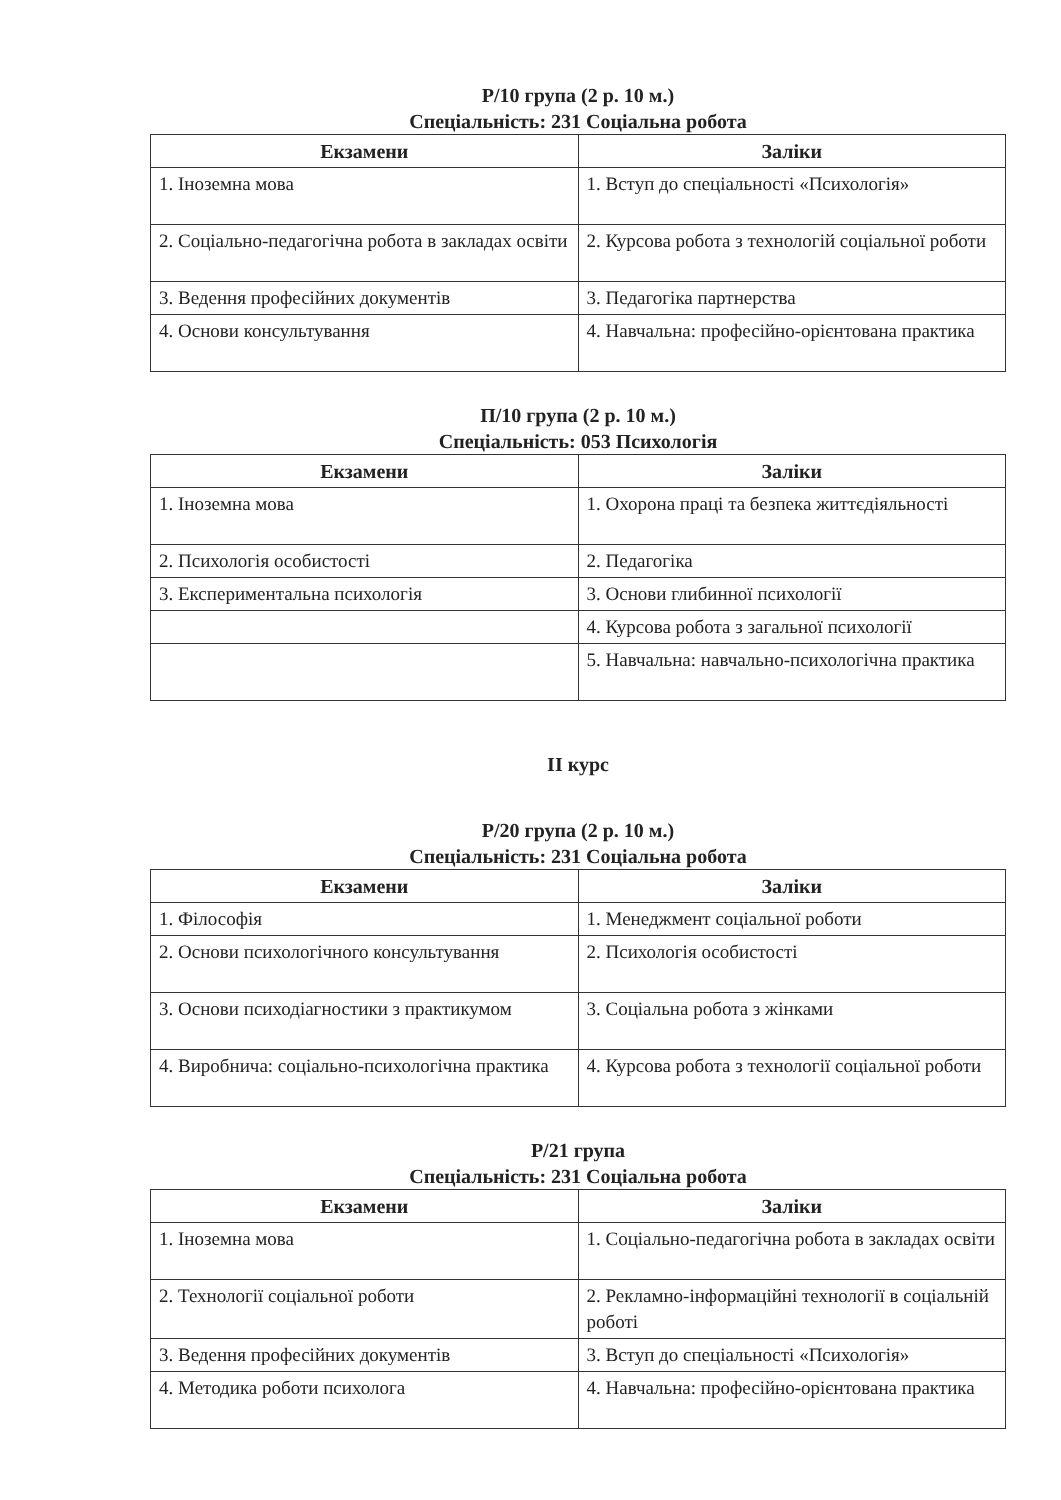Р/10 група (2 р. 10 м.)
Спеціальність: 231 Соціальна робота
| Екзамени | Заліки |
| --- | --- |
| 1. Іноземна мова | 1. Вступ до спеціальності «Психологія» |
| 2. Соціально-педагогічна робота в закладах освіти | 2. Курсова робота з технологій соціальної роботи |
| 3. Ведення професійних документів | 3. Педагогіка партнерства |
| 4. Основи консультування | 4. Навчальна: професійно-орієнтована практика |
П/10 група (2 р. 10 м.)
Спеціальність: 053 Психологія
| Екзамени | Заліки |
| --- | --- |
| 1. Іноземна мова | 1. Охорона праці та безпека життєдіяльності |
| 2. Психологія особистості | 2. Педагогіка |
| 3. Експериментальна психологія | 3. Основи глибинної психології |
| | 4. Курсова робота з загальної психології |
| | 5. Навчальна: навчально-психологічна практика |
ІІ курс
Р/20 група (2 р. 10 м.)
Спеціальність: 231 Соціальна робота
| Екзамени | Заліки |
| --- | --- |
| 1. Філософія | 1. Менеджмент соціальної роботи |
| 2. Основи психологічного консультування | 2. Психологія особистості |
| 3. Основи психодіагностики з практикумом | 3. Соціальна робота з жінками |
| 4. Виробнича: соціально-психологічна практика | 4. Курсова робота з технології соціальної роботи |
Р/21 група
Спеціальність: 231 Соціальна робота
| Екзамени | Заліки |
| --- | --- |
| 1. Іноземна мова | 1. Соціально-педагогічна робота в закладах освіти |
| 2. Технології соціальної роботи | 2. Рекламно-інформаційні технології в соціальній роботі |
| 3. Ведення професійних документів | 3. Вступ до спеціальності «Психологія» |
| 4. Методика роботи психолога | 4. Навчальна: професійно-орієнтована практика |